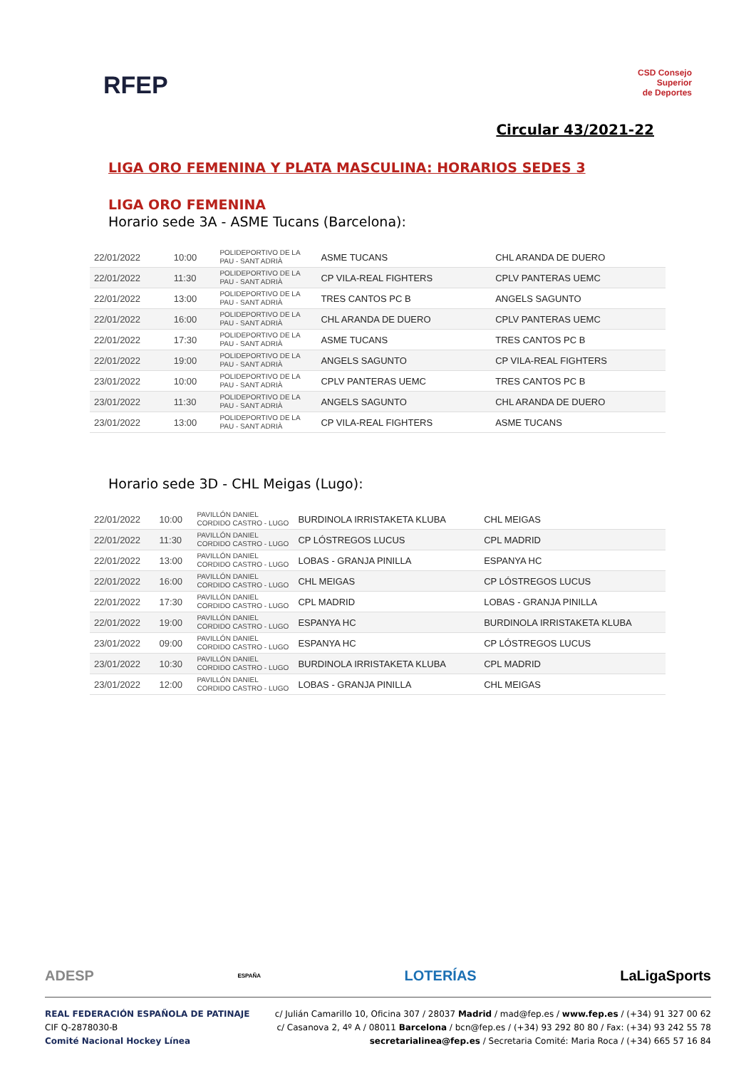RFEP
CSD Consejo
Superior
de Deportes
Circular 43/2021-22
LIGA ORO FEMENINA Y PLATA MASCULINA: HORARIOS SEDES 3
LIGA ORO FEMENINA
Horario sede 3A - ASME Tucans (Barcelona):
| 22/01/2022 | 10:00 | POLIDEPORTIVO DE LA PAU - SANT ADRIÀ | ASME TUCANS | CHL ARANDA DE DUERO |
| 22/01/2022 | 11:30 | POLIDEPORTIVO DE LA PAU - SANT ADRIÀ | CP VILA-REAL FIGHTERS | CPLV PANTERAS UEMC |
| 22/01/2022 | 13:00 | POLIDEPORTIVO DE LA PAU - SANT ADRIÀ | TRES CANTOS PC B | ANGELS SAGUNTO |
| 22/01/2022 | 16:00 | POLIDEPORTIVO DE LA PAU - SANT ADRIÀ | CHL ARANDA DE DUERO | CPLV PANTERAS UEMC |
| 22/01/2022 | 17:30 | POLIDEPORTIVO DE LA PAU - SANT ADRIÀ | ASME TUCANS | TRES CANTOS PC B |
| 22/01/2022 | 19:00 | POLIDEPORTIVO DE LA PAU - SANT ADRIÀ | ANGELS SAGUNTO | CP VILA-REAL FIGHTERS |
| 23/01/2022 | 10:00 | POLIDEPORTIVO DE LA PAU - SANT ADRIÀ | CPLV PANTERAS UEMC | TRES CANTOS PC B |
| 23/01/2022 | 11:30 | POLIDEPORTIVO DE LA PAU - SANT ADRIÀ | ANGELS SAGUNTO | CHL ARANDA DE DUERO |
| 23/01/2022 | 13:00 | POLIDEPORTIVO DE LA PAU - SANT ADRIÀ | CP VILA-REAL FIGHTERS | ASME TUCANS |
Horario sede 3D - CHL Meigas (Lugo):
| 22/01/2022 | 10:00 | PAVILLÓN DANIEL CORDIDO CASTRO - LUGO | BURDINOLA IRRISTAKETA KLUBA | CHL MEIGAS |
| 22/01/2022 | 11:30 | PAVILLÓN DANIEL CORDIDO CASTRO - LUGO | CP LÓSTREGOS LUCUS | CPL MADRID |
| 22/01/2022 | 13:00 | PAVILLÓN DANIEL CORDIDO CASTRO - LUGO | LOBAS - GRANJA PINILLA | ESPANYA HC |
| 22/01/2022 | 16:00 | PAVILLÓN DANIEL CORDIDO CASTRO - LUGO | CHL MEIGAS | CP LÓSTREGOS LUCUS |
| 22/01/2022 | 17:30 | PAVILLÓN DANIEL CORDIDO CASTRO - LUGO | CPL MADRID | LOBAS - GRANJA PINILLA |
| 22/01/2022 | 19:00 | PAVILLÓN DANIEL CORDIDO CASTRO - LUGO | ESPANYA HC | BURDINOLA IRRISTAKETA KLUBA |
| 23/01/2022 | 09:00 | PAVILLÓN DANIEL CORDIDO CASTRO - LUGO | ESPANYA HC | CP LÓSTREGOS LUCUS |
| 23/01/2022 | 10:30 | PAVILLÓN DANIEL CORDIDO CASTRO - LUGO | BURDINOLA IRRISTAKETA KLUBA | CPL MADRID |
| 23/01/2022 | 12:00 | PAVILLÓN DANIEL CORDIDO CASTRO - LUGO | LOBAS - GRANJA PINILLA | CHL MEIGAS |
ADESP ESPAÑA LOTERÍAS LaLigaSports
REAL FEDERACIÓN ESPAÑOLA DE PATINAJE
CIF Q-2878030-B
Comité Nacional Hockey Línea
c/ Julián Camarillo 10, Oficina 307 / 28037 Madrid / mad@fep.es / www.fep.es / (+34) 91 327 00 62
c/ Casanova 2, 4º A / 08011 Barcelona / bcn@fep.es / (+34) 93 292 80 80 / Fax: (+34) 93 242 55 78
secretarialinea@fep.es / Secretaria Comité: Maria Roca / (+34) 665 57 16 84